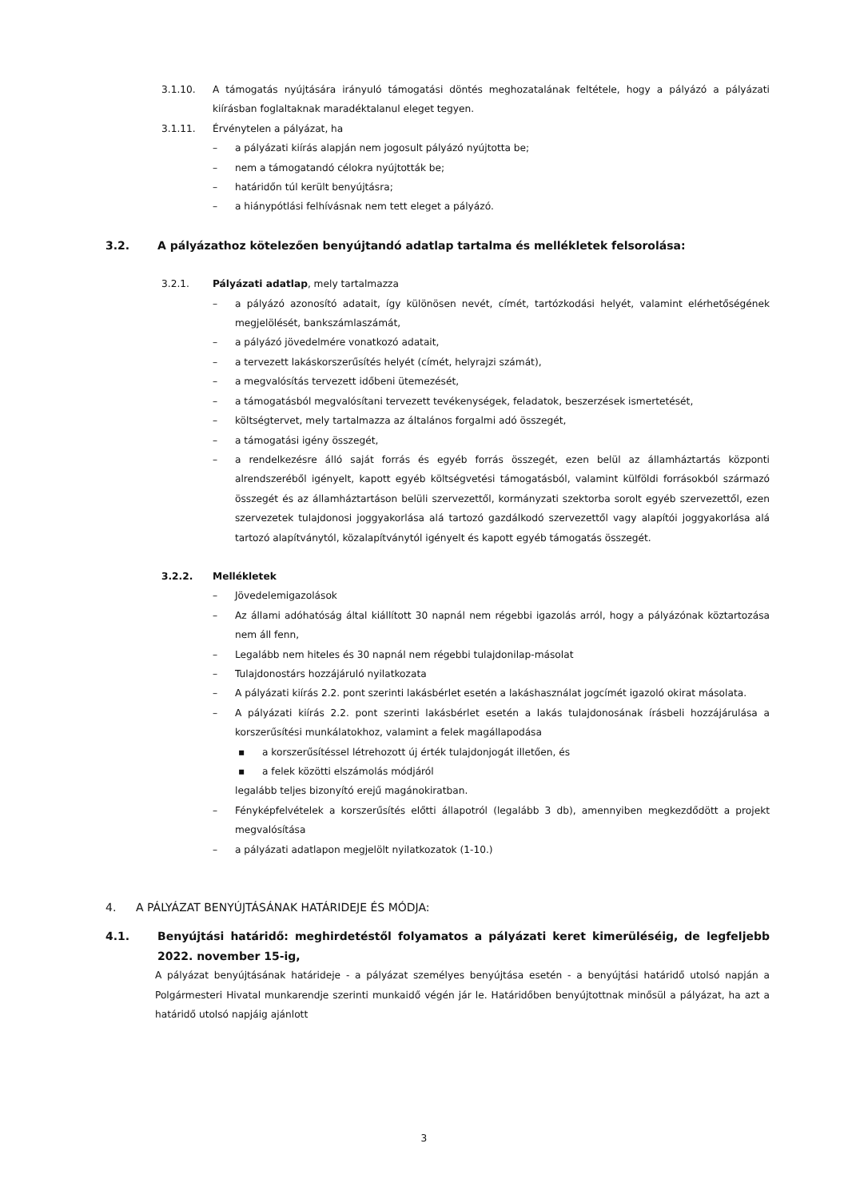3.1.10. A támogatás nyújtására irányuló támogatási döntés meghozatalának feltétele, hogy a pályázó a pályázati kiírásban foglaltaknak maradéktalanul eleget tegyen.
3.1.11. Érvénytelen a pályázat, ha
– a pályázati kiírás alapján nem jogosult pályázó nyújtotta be;
– nem a támogatandó célokra nyújtották be;
– határidőn túl került benyújtásra;
– a hiánypótlási felhívásnak nem tett eleget a pályázó.
3.2. A pályázathoz kötelezően benyújtandó adatlap tartalma és mellékletek felsorolása:
3.2.1. Pályázati adatlap, mely tartalmazza
– a pályázó azonosító adatait, így különösen nevét, címét, tartózkodási helyét, valamint elérhetőségének megjelölését, bankszámlaszámát,
– a pályázó jövedelmére vonatkozó adatait,
– a tervezett lakáskorszerűsítés helyét (címét, helyrajzi számát),
– a megvalósítás tervezett időbeni ütemezését,
– a támogatásból megvalósítani tervezett tevékenységek, feladatok, beszerzések ismertetését,
– költségtervet, mely tartalmazza az általános forgalmi adó összegét,
– a támogatási igény összegét,
– a rendelkezésre álló saját forrás és egyéb forrás összegét, ezen belül az államháztartás központi alrendszeréből igényelt, kapott egyéb költségvetési támogatásból, valamint külföldi forrásokból származó összegét és az államháztartáson belüli szervezettől, kormányzati szektorba sorolt egyéb szervezettől, ezen szervezetek tulajdonosi joggyakorlása alá tartozó gazdálkodó szervezettől vagy alapítói joggyakorlása alá tartozó alapítványtól, közalapítványtól igényelt és kapott egyéb támogatás összegét.
3.2.2. Mellékletek
– Jövedelemigazolások
– Az állami adóhatóság által kiállított 30 napnál nem régebbi igazolás arról, hogy a pályázónak köztartozása nem áll fenn,
– Legalább nem hiteles és 30 napnál nem régebbi tulajdonilap-másolat
– Tulajdonostárs hozzájáruló nyilatkozata
– A pályázati kiírás 2.2. pont szerinti lakásbérlet esetén a lakáshasználat jogcímét igazoló okirat másolata.
– A pályázati kiírás 2.2. pont szerinti lakásbérlet esetén a lakás tulajdonosának írásbeli hozzájárulása a korszerűsítési munkálatokhoz, valamint a felek magállapodása
▪ a korszerűsítéssel létrehozott új érték tulajdonjogát illetően, és
▪ a felek közötti elszámolás módjáról
legalább teljes bizonyító erejű magánokiratban.
– Fényképfelvételek a korszerűsítés előtti állapotról (legalább 3 db), amennyiben megkezdődött a projekt megvalósítása
– a pályázati adatlapon megjelölt nyilatkozatok (1-10.)
4. A PÁLYÁZAT BENYÚJTÁSÁNAK HATÁRIDEJE ÉS MÓDJA:
4.1. Benyújtási határidő: meghirdetéstől folyamatos a pályázati keret kimerüléséig, de legfeljebb 2022. november 15-ig,
A pályázat benyújtásának határideje - a pályázat személyes benyújtása esetén - a benyújtási határidő utolsó napján a Polgármesteri Hivatal munkarendje szerinti munkaidő végén jár le. Határidőben benyújtottnak minősül a pályázat, ha azt a határidő utolsó napjáig ajánlott
3